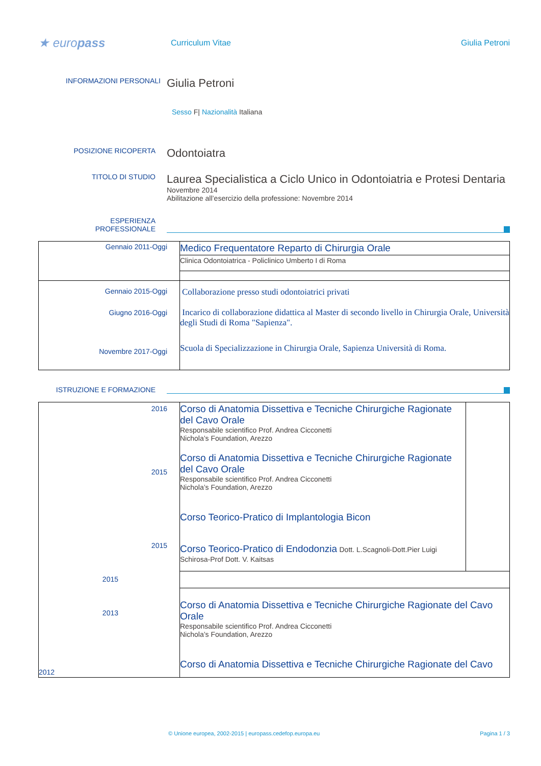★ europass
Curriculum Vitae Giulia Petroni
INFORMAZIONI PERSONALI
Giulia Petroni
Sesso F| Nazionalità Italiana
POSIZIONE RICOPERTA
Odontoiatra
TITOLO DI STUDIO
Laurea Specialistica a Ciclo Unico in Odontoiatria e Protesi Dentaria
Novembre 2014
Abilitazione all’esercizio della professione: Novembre 2014
ESPERIENZA
PROFESSIONALE
| Gennaio 2011-Oggi | Medico Frequentatore Reparto di Chirurgia Orale |
| | Clinica Odontoiatrica - Policlinico Umberto I di Roma |
| Gennaio 2015-Oggi Giugno 2016-Oggi Novembre 2017-Oggi | Collaborazione presso studi odontoiatrici privati Incarico di collaborazione didattica al Master di secondo livello in Chirurgia Orale, Università degli Studi di Roma "Sapienza". Scuola di Specializzazione in Chirurgia Orale, Sapienza Università di Roma. |
ISTRUZIONE E FORMAZIONE
| 2016 2015 2015 2015 2013 2012 | Corso di Anatomia Dissettiva e Tecniche Chirurgiche Ragionate del Cavo Orale Responsabile scientifico Prof. Andrea Cicconetti Nichola’s Foundation, Arezzo Corso di Anatomia Dissettiva e Tecniche Chirurgiche Ragionate del Cavo Orale Responsabile scientifico Prof. Andrea Cicconetti Nichola’s Foundation, Arezzo Corso Teorico-Pratico di Implantologia Bicon Corso Teorico-Pratico di Endodonzia Dott. L.Scagnoli-Dott.Pier Luigi Schirosa-Prof Dott. V. Kaitsas | |
| | Corso di Anatomia Dissettiva e Tecniche Chirurgiche Ragionate del Cavo Orale Responsabile scientifico Prof. Andrea Cicconetti Nichola’s Foundation, Arezzo Corso di Anatomia Dissettiva e Tecniche Chirurgiche Ragionate del Cavo | |
© Unione europea, 2002-2015 | europass.cedefop.europa.eu Pagina 1 / 3